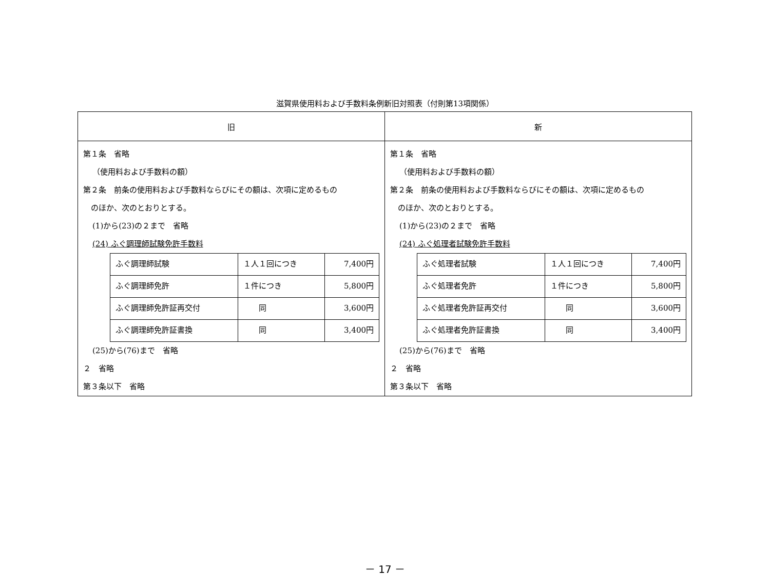滋賀県使用料および手数料条例新旧対照表（付則第13項関係）
| 旧 | 新 |
| --- | --- |
| 第１条 省略 （使用料および手数料の額） 第２条 前条の使用料および手数料ならびにその額は、次項に定めるもの のほか、次のとおりとする。 (1)から(23)の２まで 省略 (24) ふぐ調理師試験免許手数料 / ふぐ調理師試験 / １人１回につき / 7,400円 / / ふぐ調理師免許 / １件につき / 5,800円 / / ふぐ調理師免許証再交付 / 同 / 3,600円 / / ふぐ調理師免許証書換 / 同 / 3,400円 / (25)から(76)まで 省略 ２ 省略 第３条以下 省略 | 第１条 省略 （使用料および手数料の額） 第２条 前条の使用料および手数料ならびにその額は、次項に定めるもの のほか、次のとおりとする。 (1)から(23)の２まで 省略 (24) ふぐ処理者試験免許手数料 / ふぐ処理者試験 / １人１回につき / 7,400円 / / ふぐ処理者免許 / １件につき / 5,800円 / / ふぐ処理者免許証再交付 / 同 / 3,600円 / / ふぐ処理者免許証書換 / 同 / 3,400円 / (25)から(76)まで 省略 ２ 省略 第３条以下 省略 |
－ 17 －